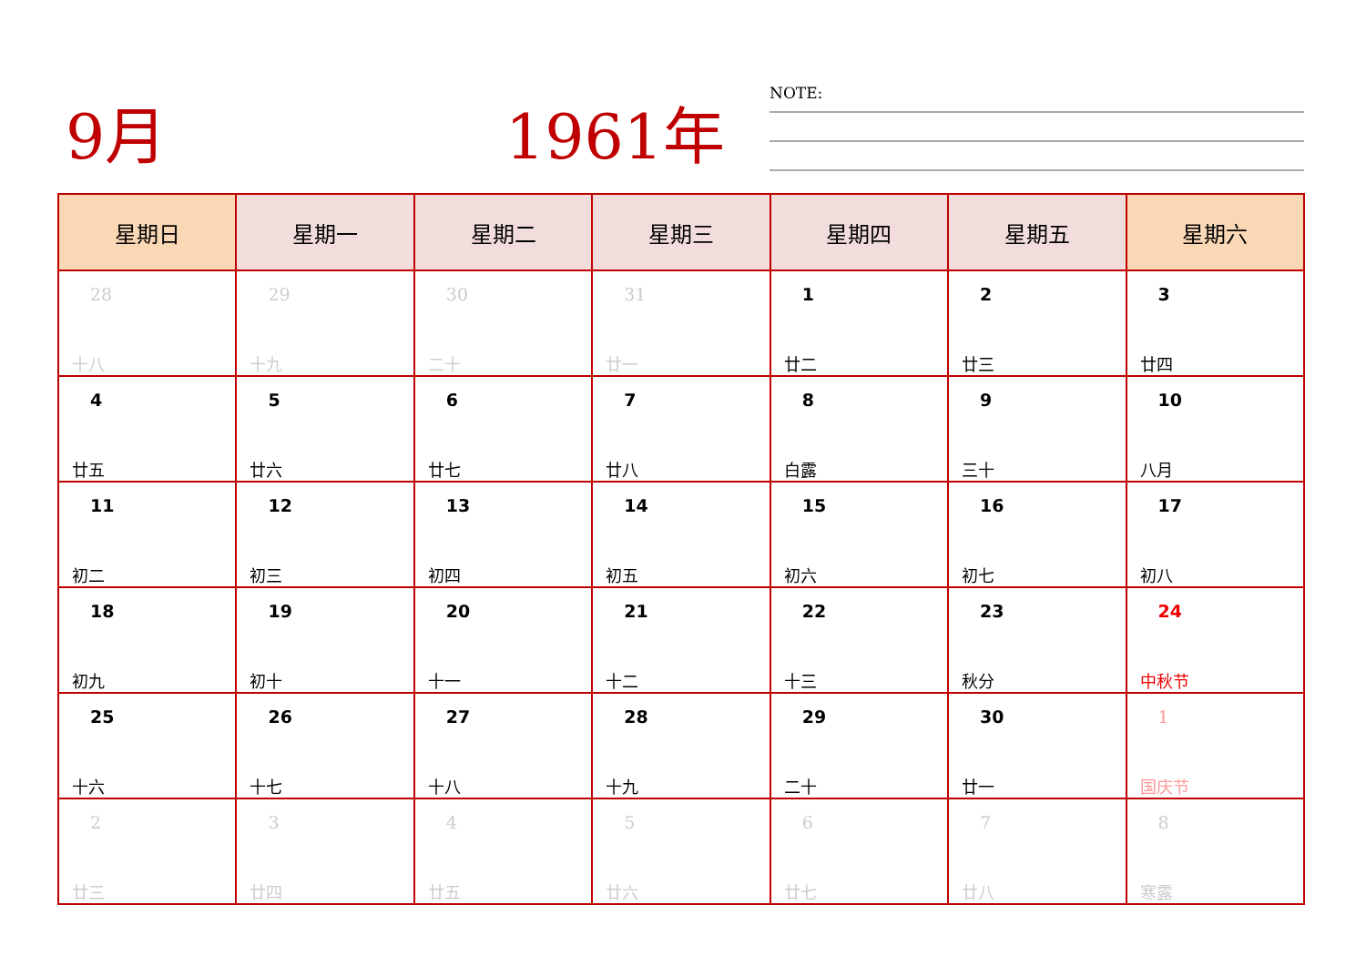9月 1961年 NOTE:
| 星期日 | 星期一 | 星期二 | 星期三 | 星期四 | 星期五 | 星期六 |
| --- | --- | --- | --- | --- | --- | --- |
| 28 十八 | 29 十九 | 30 二十 | 31 廿一 | 1 廿二 | 2 廿三 | 3 廿四 |
| 4 廿五 | 5 廿六 | 6 廿七 | 7 廿八 | 8 白露 | 9 三十 | 10 八月 |
| 11 初二 | 12 初三 | 13 初四 | 14 初五 | 15 初六 | 16 初七 | 17 初八 |
| 18 初九 | 19 初十 | 20 十一 | 21 十二 | 22 十三 | 23 秋分 | 24 中秋节 |
| 25 十六 | 26 十七 | 27 十八 | 28 十九 | 29 二十 | 30 廿一 | 1 国庆节 |
| 2 廿三 | 3 廿四 | 4 廿五 | 5 廿六 | 6 廿七 | 7 廿八 | 8 寒露 |